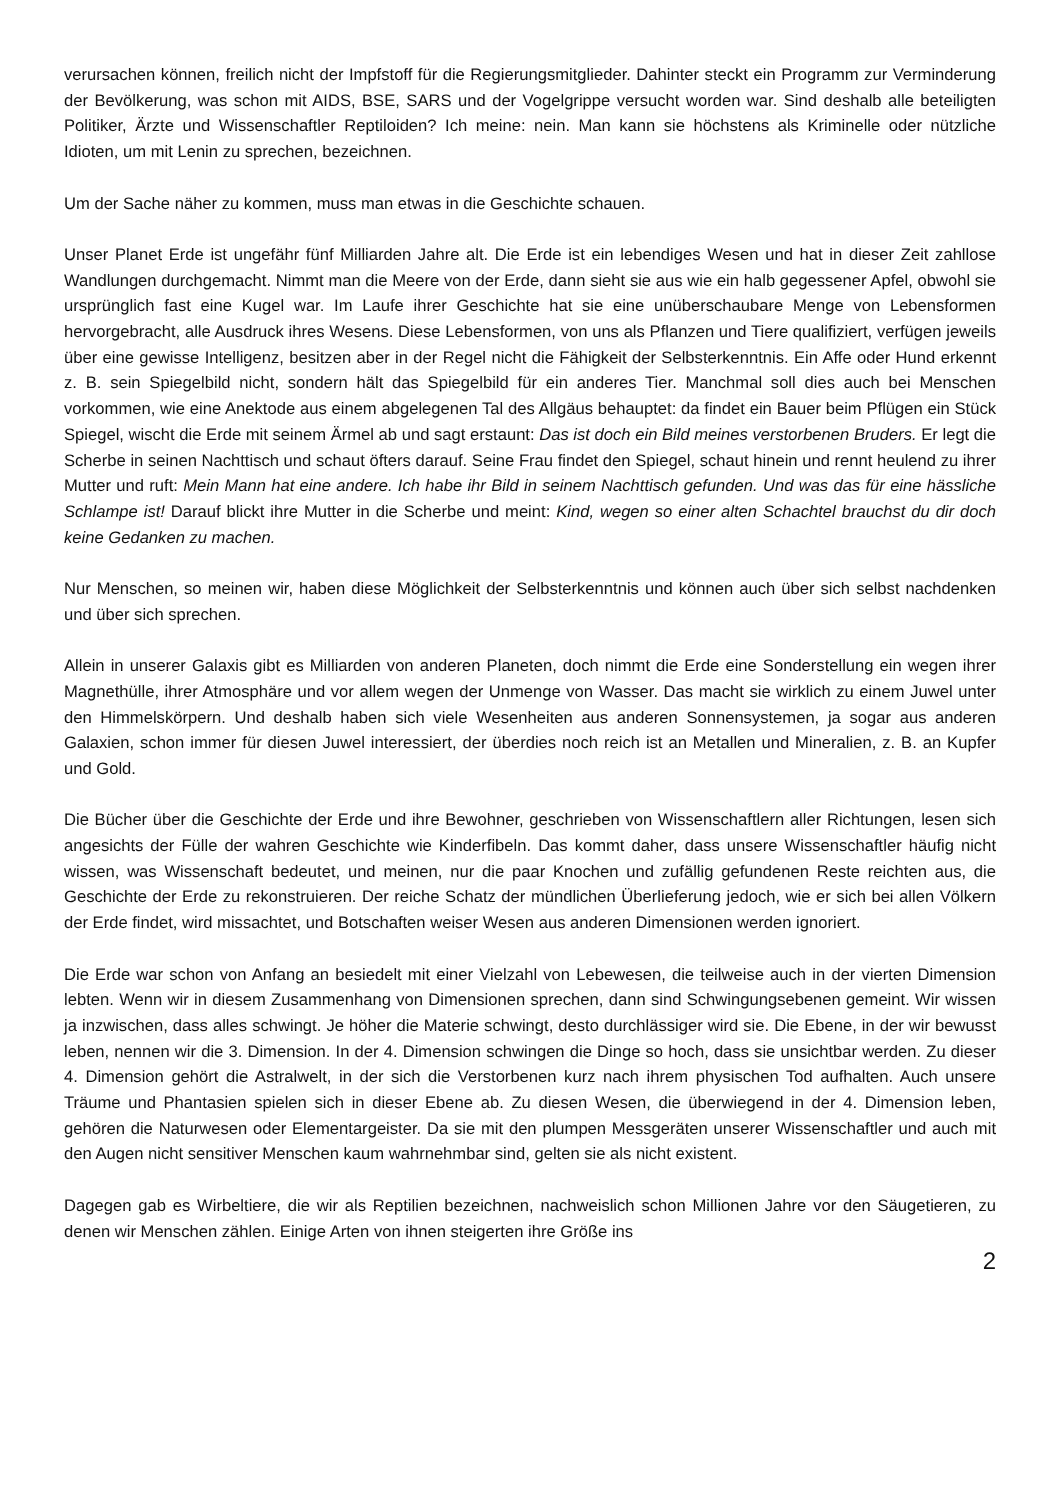verursachen können, freilich nicht der Impfstoff für die Regierungsmitglieder. Dahinter steckt ein Programm zur Verminderung der Bevölkerung, was schon mit AIDS, BSE, SARS und der Vogelgrippe versucht worden war. Sind deshalb alle beteiligten Politiker, Ärzte und Wissenschaftler Reptiloiden? Ich meine: nein. Man kann sie höchstens als Kriminelle oder nützliche Idioten, um mit Lenin zu sprechen, bezeichnen.
Um der Sache näher zu kommen, muss man etwas in die Geschichte schauen.
Unser Planet Erde ist ungefähr fünf Milliarden Jahre alt. Die Erde ist ein lebendiges Wesen und hat in dieser Zeit zahllose Wandlungen durchgemacht. Nimmt man die Meere von der Erde, dann sieht sie aus wie ein halb gegessener Apfel, obwohl sie ursprünglich fast eine Kugel war. Im Laufe ihrer Geschichte hat sie eine unüberschaubare Menge von Lebensformen hervorgebracht, alle Ausdruck ihres Wesens. Diese Lebensformen, von uns als Pflanzen und Tiere qualifiziert, verfügen jeweils über eine gewisse Intelligenz, besitzen aber in der Regel nicht die Fähigkeit der Selbsterkenntnis. Ein Affe oder Hund erkennt z. B. sein Spiegelbild nicht, sondern hält das Spiegelbild für ein anderes Tier. Manchmal soll dies auch bei Menschen vorkommen, wie eine Anektode aus einem abgelegenen Tal des Allgäus behauptet: da findet ein Bauer beim Pflügen ein Stück Spiegel, wischt die Erde mit seinem Ärmel ab und sagt erstaunt: Das ist doch ein Bild meines verstorbenen Bruders. Er legt die Scherbe in seinen Nachttisch und schaut öfters darauf. Seine Frau findet den Spiegel, schaut hinein und rennt heulend zu ihrer Mutter und ruft: Mein Mann hat eine andere. Ich habe ihr Bild in seinem Nachttisch gefunden. Und was das für eine hässliche Schlampe ist! Darauf blickt ihre Mutter in die Scherbe und meint: Kind, wegen so einer alten Schachtel brauchst du dir doch keine Gedanken zu machen.
Nur Menschen, so meinen wir, haben diese Möglichkeit der Selbsterkenntnis und können auch über sich selbst nachdenken und über sich sprechen.
Allein in unserer Galaxis gibt es Milliarden von anderen Planeten, doch nimmt die Erde eine Sonderstellung ein wegen ihrer Magnethülle, ihrer Atmosphäre und vor allem wegen der Unmenge von Wasser. Das macht sie wirklich zu einem Juwel unter den Himmelskörpern. Und deshalb haben sich viele Wesenheiten aus anderen Sonnensystemen, ja sogar aus anderen Galaxien, schon immer für diesen Juwel interessiert, der überdies noch reich ist an Metallen und Mineralien, z. B. an Kupfer und Gold.
Die Bücher über die Geschichte der Erde und ihre Bewohner, geschrieben von Wissenschaftlern aller Richtungen, lesen sich angesichts der Fülle der wahren Geschichte wie Kinderfibeln. Das kommt daher, dass unsere Wissenschaftler häufig nicht wissen, was Wissenschaft bedeutet, und meinen, nur die paar Knochen und zufällig gefundenen Reste reichten aus, die Geschichte der Erde zu rekonstruieren. Der reiche Schatz der mündlichen Überlieferung jedoch, wie er sich bei allen Völkern der Erde findet, wird missachtet, und Botschaften weiser Wesen aus anderen Dimensionen werden ignoriert.
Die Erde war schon von Anfang an besiedelt mit einer Vielzahl von Lebewesen, die teilweise auch in der vierten Dimension lebten. Wenn wir in diesem Zusammenhang von Dimensionen sprechen, dann sind Schwingungsebenen gemeint. Wir wissen ja inzwischen, dass alles schwingt. Je höher die Materie schwingt, desto durchlässiger wird sie. Die Ebene, in der wir bewusst leben, nennen wir die 3. Dimension. In der 4. Dimension schwingen die Dinge so hoch, dass sie unsichtbar werden. Zu dieser 4. Dimension gehört die Astralwelt, in der sich die Verstorbenen kurz nach ihrem physischen Tod aufhalten. Auch unsere Träume und Phantasien spielen sich in dieser Ebene ab. Zu diesen Wesen, die überwiegend in der 4. Dimension leben, gehören die Naturwesen oder Elementargeister. Da sie mit den plumpen Messgeräten unserer Wissenschaftler und auch mit den Augen nicht sensitiver Menschen kaum wahrnehmbar sind, gelten sie als nicht existent.
Dagegen gab es Wirbeltiere, die wir als Reptilien bezeichnen, nachweislich schon Millionen Jahre vor den Säugetieren, zu denen wir Menschen zählen. Einige Arten von ihnen steigerten ihre Größe ins
2